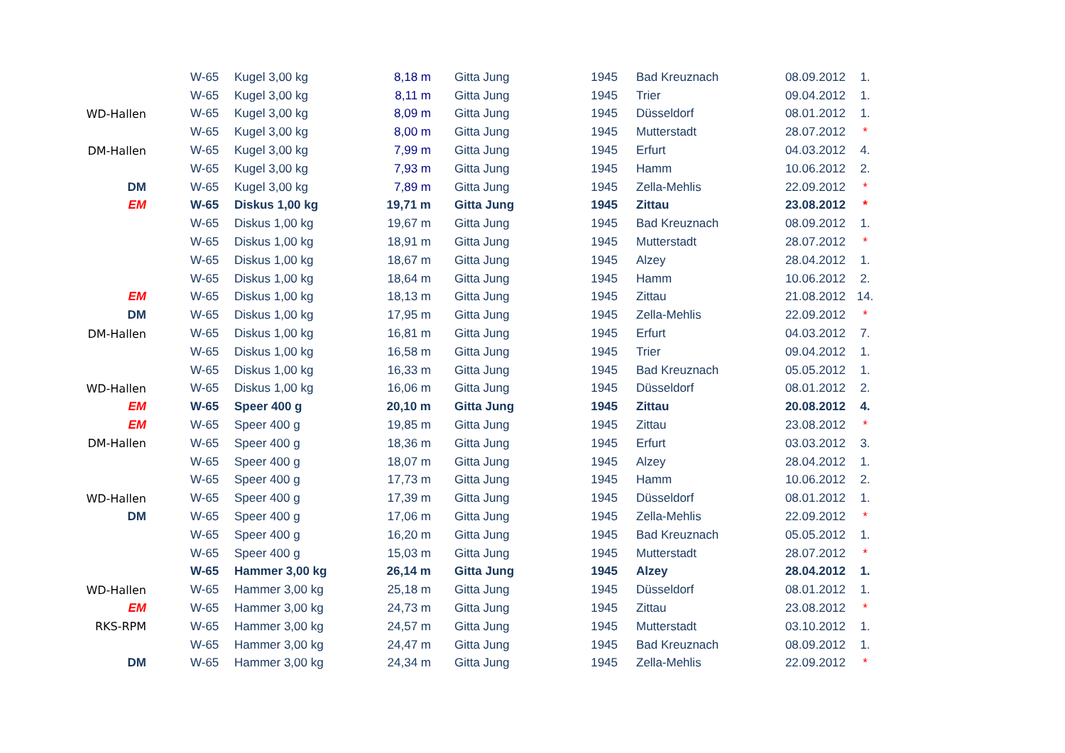| | W-65 | Kugel 3,00 kg | 8,18 m | Gitta Jung | 1945 | Bad Kreuznach | 08.09.2012 | 1. |
| | W-65 | Kugel 3,00 kg | 8,11 m | Gitta Jung | 1945 | Trier | 09.04.2012 | 1. |
| WD-Hallen | W-65 | Kugel 3,00 kg | 8,09 m | Gitta Jung | 1945 | Düsseldorf | 08.01.2012 | 1. |
| | W-65 | Kugel 3,00 kg | 8,00 m | Gitta Jung | 1945 | Mutterstadt | 28.07.2012 | * |
| DM-Hallen | W-65 | Kugel 3,00 kg | 7,99 m | Gitta Jung | 1945 | Erfurt | 04.03.2012 | 4. |
| | W-65 | Kugel 3,00 kg | 7,93 m | Gitta Jung | 1945 | Hamm | 10.06.2012 | 2. |
| DM | W-65 | Kugel 3,00 kg | 7,89 m | Gitta Jung | 1945 | Zella-Mehlis | 22.09.2012 | * |
| EM | W-65 | Diskus 1,00 kg | 19,71 m | Gitta Jung | 1945 | Zittau | 23.08.2012 | * |
| | W-65 | Diskus 1,00 kg | 19,67 m | Gitta Jung | 1945 | Bad Kreuznach | 08.09.2012 | 1. |
| | W-65 | Diskus 1,00 kg | 18,91 m | Gitta Jung | 1945 | Mutterstadt | 28.07.2012 | * |
| | W-65 | Diskus 1,00 kg | 18,67 m | Gitta Jung | 1945 | Alzey | 28.04.2012 | 1. |
| | W-65 | Diskus 1,00 kg | 18,64 m | Gitta Jung | 1945 | Hamm | 10.06.2012 | 2. |
| EM | W-65 | Diskus 1,00 kg | 18,13 m | Gitta Jung | 1945 | Zittau | 21.08.2012 | 14. |
| DM | W-65 | Diskus 1,00 kg | 17,95 m | Gitta Jung | 1945 | Zella-Mehlis | 22.09.2012 | * |
| DM-Hallen | W-65 | Diskus 1,00 kg | 16,81 m | Gitta Jung | 1945 | Erfurt | 04.03.2012 | 7. |
| | W-65 | Diskus 1,00 kg | 16,58 m | Gitta Jung | 1945 | Trier | 09.04.2012 | 1. |
| | W-65 | Diskus 1,00 kg | 16,33 m | Gitta Jung | 1945 | Bad Kreuznach | 05.05.2012 | 1. |
| WD-Hallen | W-65 | Diskus 1,00 kg | 16,06 m | Gitta Jung | 1945 | Düsseldorf | 08.01.2012 | 2. |
| EM | W-65 | Speer 400 g | 20,10 m | Gitta Jung | 1945 | Zittau | 20.08.2012 | 4. |
| EM | W-65 | Speer 400 g | 19,85 m | Gitta Jung | 1945 | Zittau | 23.08.2012 | * |
| DM-Hallen | W-65 | Speer 400 g | 18,36 m | Gitta Jung | 1945 | Erfurt | 03.03.2012 | 3. |
| | W-65 | Speer 400 g | 18,07 m | Gitta Jung | 1945 | Alzey | 28.04.2012 | 1. |
| | W-65 | Speer 400 g | 17,73 m | Gitta Jung | 1945 | Hamm | 10.06.2012 | 2. |
| WD-Hallen | W-65 | Speer 400 g | 17,39 m | Gitta Jung | 1945 | Düsseldorf | 08.01.2012 | 1. |
| DM | W-65 | Speer 400 g | 17,06 m | Gitta Jung | 1945 | Zella-Mehlis | 22.09.2012 | * |
| | W-65 | Speer 400 g | 16,20 m | Gitta Jung | 1945 | Bad Kreuznach | 05.05.2012 | 1. |
| | W-65 | Speer 400 g | 15,03 m | Gitta Jung | 1945 | Mutterstadt | 28.07.2012 | * |
| | W-65 | Hammer 3,00 kg | 26,14 m | Gitta Jung | 1945 | Alzey | 28.04.2012 | 1. |
| WD-Hallen | W-65 | Hammer 3,00 kg | 25,18 m | Gitta Jung | 1945 | Düsseldorf | 08.01.2012 | 1. |
| EM | W-65 | Hammer 3,00 kg | 24,73 m | Gitta Jung | 1945 | Zittau | 23.08.2012 | * |
| RKS-RPM | W-65 | Hammer 3,00 kg | 24,57 m | Gitta Jung | 1945 | Mutterstadt | 03.10.2012 | 1. |
| | W-65 | Hammer 3,00 kg | 24,47 m | Gitta Jung | 1945 | Bad Kreuznach | 08.09.2012 | 1. |
| DM | W-65 | Hammer 3,00 kg | 24,34 m | Gitta Jung | 1945 | Zella-Mehlis | 22.09.2012 | * |